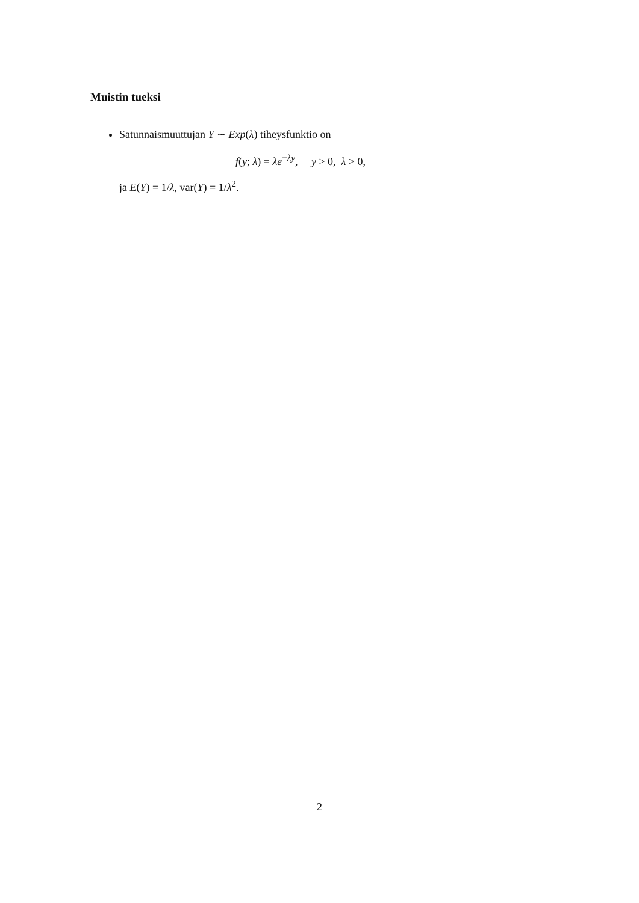Muistin tueksi
Satunnaismuuttujan Y ∼ Exp(λ) tiheysfunktio on
f(y; λ) = λe<sup>−λy</sup>, y > 0, λ > 0,
ja E(Y) = 1/λ, var(Y) = 1/λ<sup>2</sup>.
2